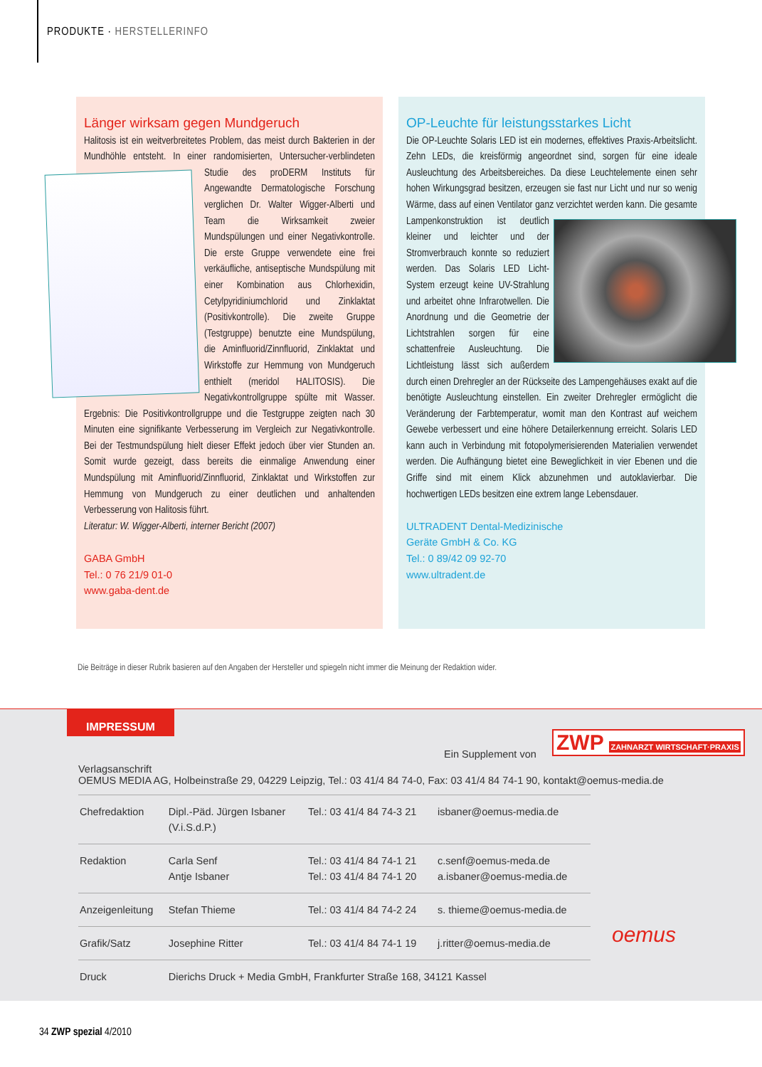PRODUKTE · HERSTELLERINFO
Länger wirksam gegen Mundgeruch
Halitosis ist ein weitverbreitetes Problem, das meist durch Bakterien in der Mundhöhle entsteht. In einer randomisierten, Untersucher-verblindeten Studie des proDERM
Instituts für Angewandte Dermatologische Forschung verglichen Dr. Walter Wigger-Alberti und Team die Wirksamkeit zweier Mundspülungen und einer Negativkontrolle. Die erste Gruppe verwendete eine frei verkäufliche, antiseptische Mundspülung mit einer Kombination aus Chlorhexidin, Cetylpyridiniumchlorid und Zinklaktat (Positivkontrolle). Die zweite Gruppe (Testgruppe) benutzte eine Mundspülung, die Aminfluorid/Zinnfluorid, Zinklaktat und Wirkstoffe zur Hemmung von Mundgeruch enthielt (meridol HALITOSIS). Die Negativkontrollgruppe spülte mit Wasser. Ergebnis: Die Positivkontrollgruppe und die Testgruppe zeigten nach 30 Minuten eine signifikante Verbesserung im Vergleich zur Negativkontrolle. Bei der Testmundspülung hielt dieser Effekt jedoch über vier Stunden an. Somit wurde gezeigt, dass bereits die einmalige Anwendung einer Mundspülung mit Aminfluorid/Zinnfluorid, Zinklaktat und Wirkstoffen zur Hemmung von Mundgeruch zu einer deutlichen und anhaltenden Verbesserung von Halitosis führt.
Literatur: W. Wigger-Alberti, interner Bericht (2007)
GABA GmbH
Tel.: 0 76 21/9 01-0
www.gaba-dent.de
OP-Leuchte für leistungsstarkes Licht
Die OP-Leuchte Solaris LED ist ein modernes, effektives Praxis-Arbeitslicht. Zehn LEDs, die kreisförmig angeordnet sind, sorgen für eine ideale Ausleuchtung des Arbeitsbereiches. Da diese Leuchtelemente einen sehr hohen Wirkungsgrad besitzen, erzeugen sie fast nur Licht und nur so wenig Wärme, dass auf einen Ventilator ganz
verzichtet werden kann. Die gesamte Lampenkonstruktion ist deutlich kleiner und leichter und der Stromverbrauch konnte so reduziert werden. Das Solaris LED Licht-System erzeugt keine UV-Strahlung und arbeitet ohne Infrarotwellen. Die Anordnung und die Geometrie der Lichtstrahlen sorgen für eine schattenfreie Ausleuchtung. Die Lichtleistung lässt sich außerdem durch einen Drehregler an der Rückseite des Lampengehäuses exakt auf die benötigte Ausleuchtung einstellen. Ein zweiter Drehregler ermöglicht die Veränderung der Farbtemperatur, womit man den Kontrast auf weichem Gewebe verbessert und eine höhere Detailerkennung erreicht. Solaris LED kann auch in Verbindung mit fotopolymerisierenden Materialien verwendet werden. Die Aufhängung bietet eine Beweglichkeit in vier Ebenen und die Griffe sind mit einem Klick abzunehmen und autoklavierbar. Die hochwertigen LEDs besitzen eine extrem lange Lebensdauer.
ULTRADENT Dental-Medizinische
Geräte GmbH & Co. KG
Tel.: 0 89/42 09 92-70
www.ultradent.de
Die Beiträge in dieser Rubrik basieren auf den Angaben der Hersteller und spiegeln nicht immer die Meinung der Redaktion wider.
IMPRESSUM
Ein Supplement von ZWP ZAHNARZT WIRTSCHAFT·PRAXIS
Verlagsanschrift
OEMUS MEDIA AG, Holbeinstraße 29, 04229 Leipzig, Tel.: 03 41/4 84 74-0, Fax: 03 41/4 84 74-1 90, kontakt@oemus-media.de
| Chefredaktion | Dipl.-Päd. Jürgen Isbaner (V.i.S.d.P.) | Tel.: 03 41/4 84 74-3 21 | isbaner@oemus-media.de |
| Redaktion | Carla Senf Antje Isbaner | Tel.: 03 41/4 84 74-1 21 Tel.: 03 41/4 84 74-1 20 | c.senf@oemus-meda.de a.isbaner@oemus-media.de |
| Anzeigenleitung | Stefan Thieme | Tel.: 03 41/4 84 74-2 24 | s. thieme@oemus-media.de |
| Grafik/Satz | Josephine Ritter | Tel.: 03 41/4 84 74-1 19 | j.ritter@oemus-media.de |
| Druck | Dierichs Druck + Media GmbH, Frankfurter Straße 168, 34121 Kassel | | |
oemus
34 ZWP spezial 4/2010